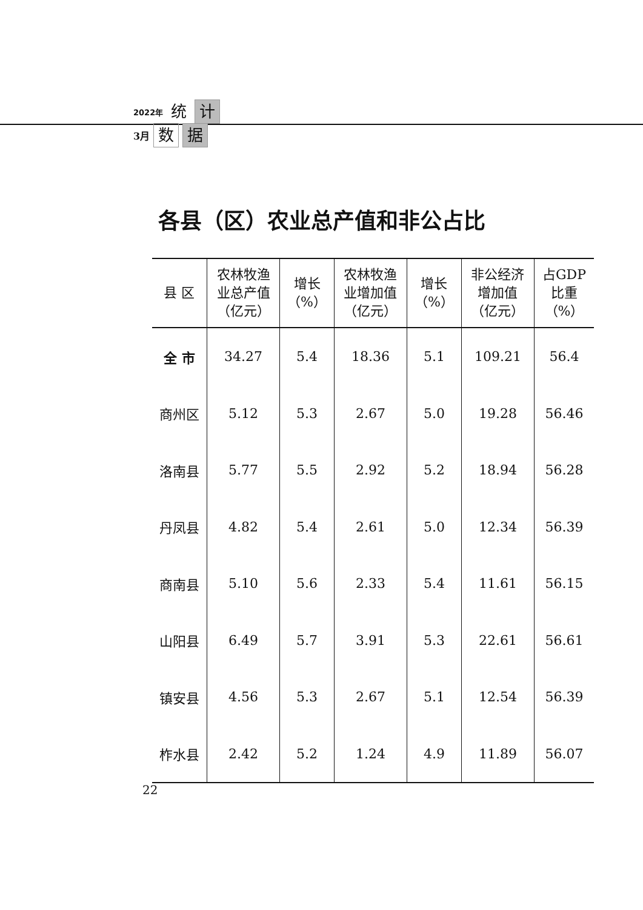2022年 统 计
3月 数 据
各县（区）农业总产值和非公占比
| 县 区 | 农林牧渔 业总产值 （亿元） | 增长 （%） | 农林牧渔 业增加值 （亿元） | 增长 （%） | 非公经济 增加值 （亿元） | 占GDP 比重 （%） |
| --- | --- | --- | --- | --- | --- | --- |
| 全 市 | 34.27 | 5.4 | 18.36 | 5.1 | 109.21 | 56.4 |
| 商州区 | 5.12 | 5.3 | 2.67 | 5.0 | 19.28 | 56.46 |
| 洛南县 | 5.77 | 5.5 | 2.92 | 5.2 | 18.94 | 56.28 |
| 丹凤县 | 4.82 | 5.4 | 2.61 | 5.0 | 12.34 | 56.39 |
| 商南县 | 5.10 | 5.6 | 2.33 | 5.4 | 11.61 | 56.15 |
| 山阳县 | 6.49 | 5.7 | 3.91 | 5.3 | 22.61 | 56.61 |
| 镇安县 | 4.56 | 5.3 | 2.67 | 5.1 | 12.54 | 56.39 |
| 柞水县 | 2.42 | 5.2 | 1.24 | 4.9 | 11.89 | 56.07 |
22